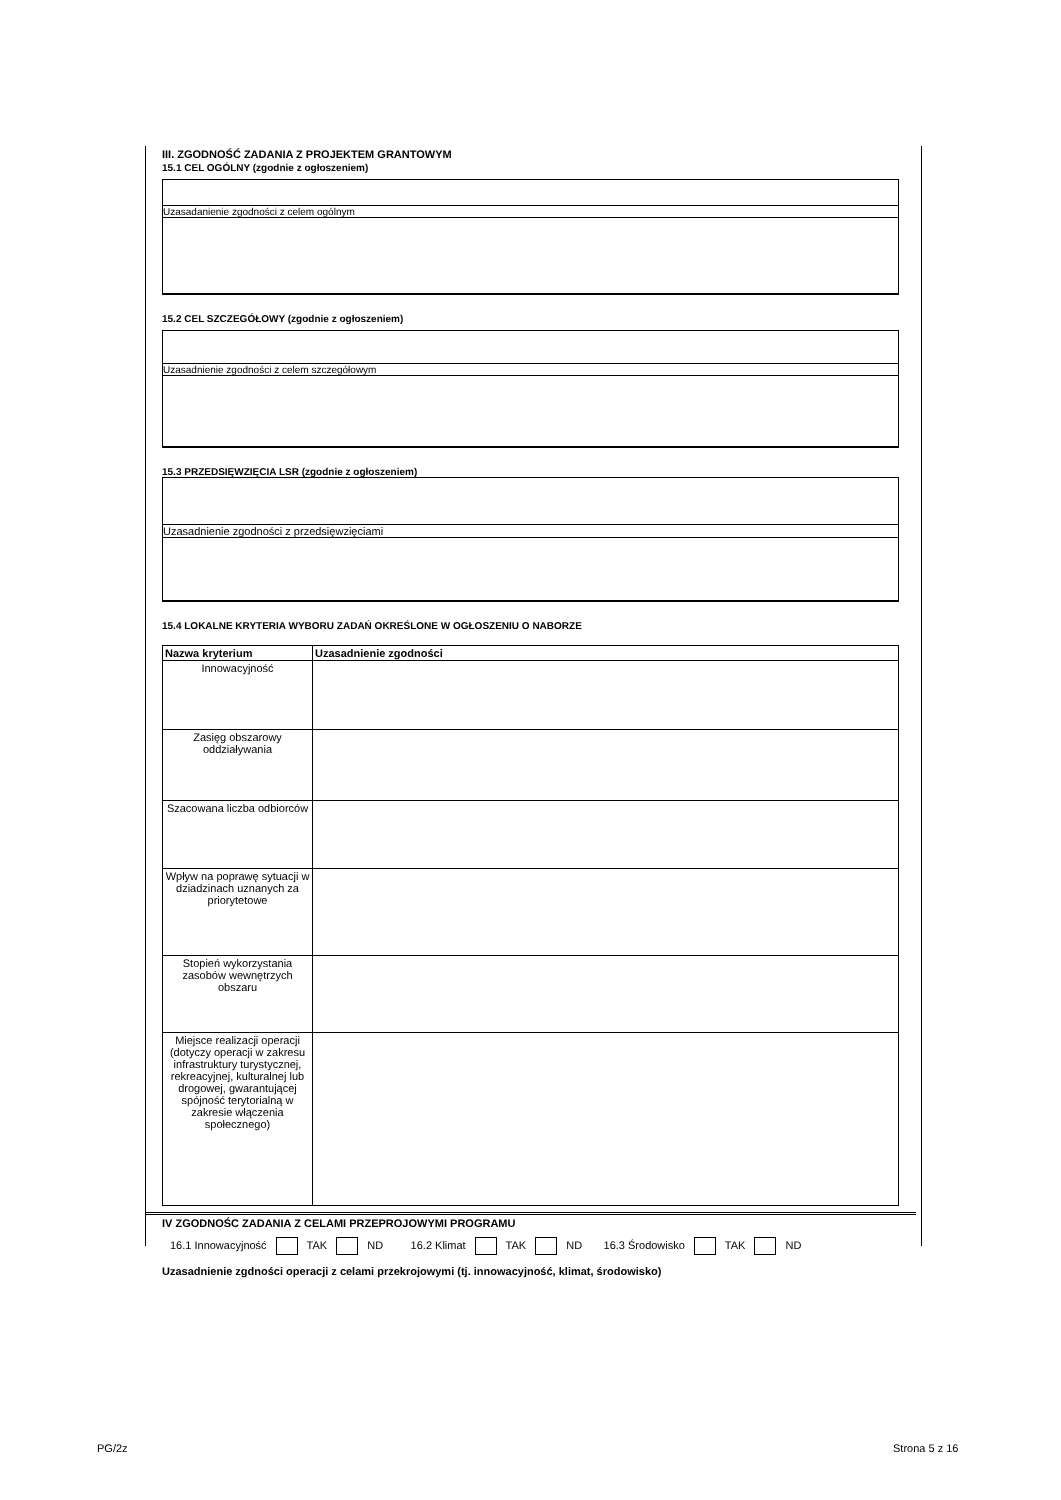III. ZGODNOŚĆ ZADANIA Z PROJEKTEM GRANTOWYM
15.1 CEL OGÓLNY (zgodnie z ogłoszeniem)
Uzasadanienie zgodności z celem ogólnym
15.2 CEL SZCZEGÓŁOWY (zgodnie z ogłoszeniem)
Uzasadnienie zgodności z celem szczegółowym
15.3 PRZEDSIĘWZIĘCIA LSR (zgodnie z ogłoszeniem)
Uzasadnienie zgodności z przedsięwzięciami
15.4 LOKALNE KRYTERIA WYBORU ZADAŃ OKREŚLONE W OGŁOSZENIU O NABORZE
| Nazwa kryterium | Uzasadnienie zgodności |
| --- | --- |
| Innowacyjność | |
| Zasięg obszarowy oddziaływania | |
| Szacowana liczba odbiorców | |
| Wpływ na poprawę sytuacji w dziadzinach uznanych za priorytetowe | |
| Stopień wykorzystania zasobów wewnętrzych obszaru | |
| Miejsce realizacji operacji (dotyczy operacji w zakresu infrastruktury turystycznej, rekreacyjnej, kulturalnej lub drogowej, gwarantującej spójność terytorialną w zakresie włączenia społecznego) | |
IV ZGODNOŚC ZADANIA Z CELAMI PRZEPROJOWYMI PROGRAMU
16.1 Innowacyjność TAK ND 16.2 Klimat TAK ND 16.3 Środowisko TAK ND
Uzasadnienie zgdności operacji z celami przekrojowymi (tj. innowacyjność, klimat, środowisko)
PG/2z Strona 5 z 16